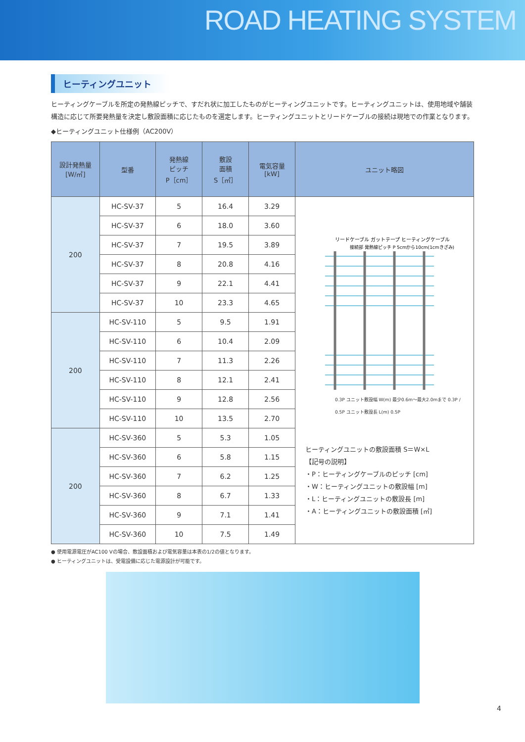ROAD HEATING SYSTEM
ヒーティングユニット
ヒーティングケーブルを所定の発熱線ピッチで、すだれ状に加工したものがヒーティングユニットです。ヒーティングユニットは、使用地域や舗装構造に応じて所要発熱量を決定し敷設面積に応じたものを選定します。ヒーティングユニットとリードケーブルの接続は現地での作業となります。
◆ヒーティングユニット仕様例（AC200V）
| 設計発熱量 [W/㎡] | 型番 | 発熱線 ピッチ P［cm］ | 敷設 面積 S［㎡］ | 電気容量 [kW] | ユニット略図 |
| --- | --- | --- | --- | --- | --- |
| 200 | HC-SV-37 | 5 | 16.4 | 3.29 | リードケーブル ガットテープ ヒーティングケーブル 接続部 発熱線ピッチ P 5cmから10cm(1cmきざみ) 0.3P ユニット敷設幅 W(m) 最少0.6m～最大2.0mまで 0.3P / 0.5P ユニット敷設長 L(m) 0.5P ヒーティングユニットの敷設面積 S＝W×L 【記号の説明】 ・P：ヒーティングケーブルのピッチ [cm] ・W：ヒーティングユニットの敷設幅 [m] ・L：ヒーティングユニットの敷設長 [m] ・A：ヒーティングユニットの敷設面積 [㎡] |
| | HC-SV-37 | 6 | 18.0 | 3.60 | |
| | HC-SV-37 | 7 | 19.5 | 3.89 | |
| | HC-SV-37 | 8 | 20.8 | 4.16 | |
| | HC-SV-37 | 9 | 22.1 | 4.41 | |
| | HC-SV-37 | 10 | 23.3 | 4.65 | |
| 200 | HC-SV-110 | 5 | 9.5 | 1.91 | |
| | HC-SV-110 | 6 | 10.4 | 2.09 | |
| | HC-SV-110 | 7 | 11.3 | 2.26 | |
| | HC-SV-110 | 8 | 12.1 | 2.41 | |
| | HC-SV-110 | 9 | 12.8 | 2.56 | |
| | HC-SV-110 | 10 | 13.5 | 2.70 | |
| 200 | HC-SV-360 | 5 | 5.3 | 1.05 | |
| | HC-SV-360 | 6 | 5.8 | 1.15 | |
| | HC-SV-360 | 7 | 6.2 | 1.25 | |
| | HC-SV-360 | 8 | 6.7 | 1.33 | |
| | HC-SV-360 | 9 | 7.1 | 1.41 | |
| | HC-SV-360 | 10 | 7.5 | 1.49 | |
● 使用電源電圧がAC100 Vの場合、敷設面積および電気容量は本表の1/2の値となります。
● ヒーティングユニットは、受電設備に応じた電源設計が可能です。
4